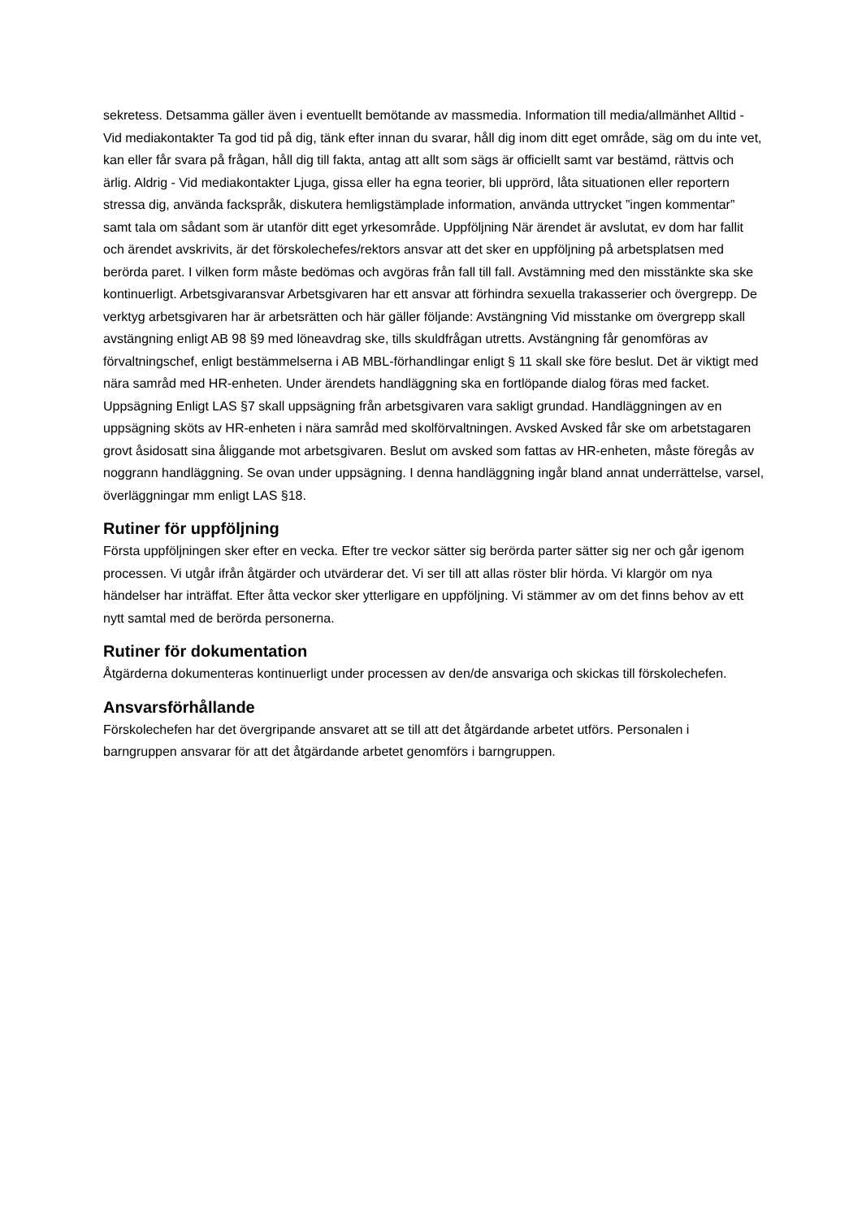sekretess. Detsamma gäller även i eventuellt bemötande av massmedia. Information till media/allmänhet Alltid - Vid mediakontakter Ta god tid på dig, tänk efter innan du svarar, håll dig inom ditt eget område, säg om du inte vet, kan eller får svara på frågan, håll dig till fakta, antag att allt som sägs är officiellt samt var bestämd, rättvis och ärlig. Aldrig - Vid mediakontakter Ljuga, gissa eller ha egna teorier, bli upprörd, låta situationen eller reportern stressa dig, använda fackspråk, diskutera hemligstämplade information, använda uttrycket ”ingen kommentar” samt tala om sådant som är utanför ditt eget yrkesområde. Uppföljning När ärendet är avslutat, ev dom har fallit och ärendet avskrivits, är det förskolechefes/rektors ansvar att det sker en uppföljning på arbetsplatsen med berörda paret. I vilken form måste bedömas och avgöras från fall till fall. Avstämning med den misstänkte ska ske kontinuerligt. Arbetsgivaransvar Arbetsgivaren har ett ansvar att förhindra sexuella trakasserier och övergrepp. De verktyg arbetsgivaren har är arbetsrätten och här gäller följande: Avstängning Vid misstanke om övergrepp skall avstängning enligt AB 98 §9 med löneavdrag ske, tills skuldfrågan utretts. Avstängning får genomföras av förvaltningschef, enligt bestämmelserna i AB MBL-förhandlingar enligt § 11 skall ske före beslut. Det är viktigt med nära samråd med HR-enheten. Under ärendets handläggning ska en fortlöpande dialog föras med facket. Uppsägning Enligt LAS §7 skall uppsägning från arbetsgivaren vara sakligt grundad. Handläggningen av en uppsägning sköts av HR-enheten i nära samråd med skolförvaltningen. Avsked Avsked får ske om arbetstagaren grovt åsidosatt sina åliggande mot arbetsgivaren. Beslut om avsked som fattas av HR-enheten, måste föregås av noggrann handläggning. Se ovan under uppsägning. I denna handläggning ingår bland annat underrättelse, varsel, överläggningar mm enligt LAS §18.
Rutiner för uppföljning
Första uppföljningen sker efter en vecka. Efter tre veckor sätter sig berörda parter sätter sig ner och går igenom processen. Vi utgår ifrån åtgärder och utvärderar det. Vi ser till att allas röster blir hörda. Vi klargör om nya händelser har inträffat. Efter åtta veckor sker ytterligare en uppföljning. Vi stämmer av om det finns behov av ett nytt samtal med de berörda personerna.
Rutiner för dokumentation
Åtgärderna dokumenteras kontinuerligt under processen av den/de ansvariga och skickas till förskolechefen.
Ansvarsförhållande
Förskolechefen har det övergripande ansvaret att se till att det åtgärdande arbetet utförs. Personalen i barngruppen ansvarar för att det åtgärdande arbetet genomförs i barngruppen.